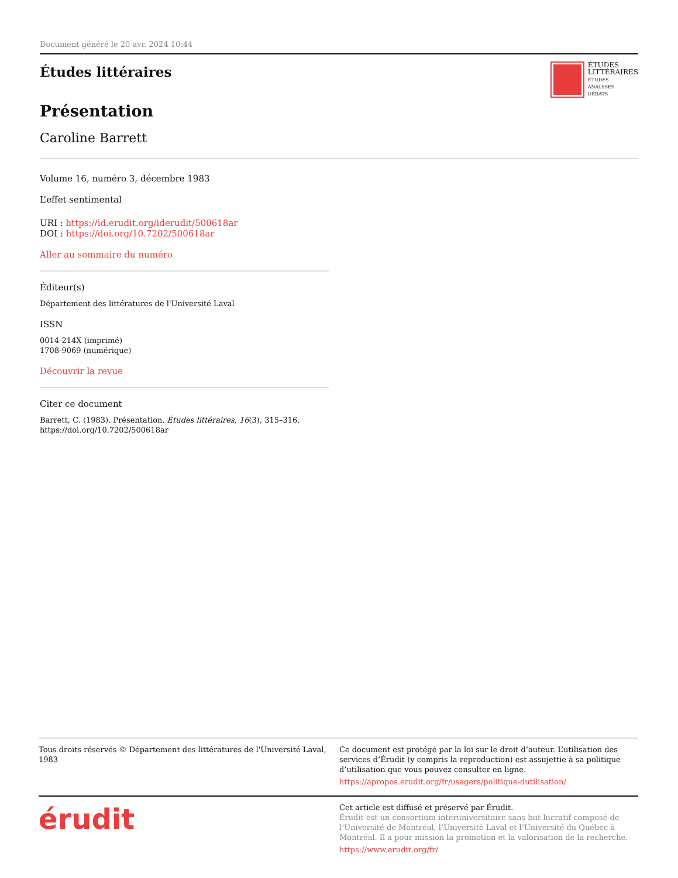Document généré le 20 avr. 2024 10:44
Études littéraires
Présentation
Caroline Barrett
ÉTUDES
LITTÉRAIRES
ÉTUDES
ANALYSES
DÉBATS
Volume 16, numéro 3, décembre 1983
L’effet sentimental
URI : https://id.erudit.org/iderudit/500618ar
DOI : https://doi.org/10.7202/500618ar
Aller au sommaire du numéro
Éditeur(s)
Département des littératures de l'Université Laval
ISSN
0014-214X (imprimé)
1708-9069 (numérique)
Découvrir la revue
Citer ce document
Barrett, C. (1983). Présentation. Études littéraires, 16(3), 315–316. https://doi.org/10.7202/500618ar
Tous droits réservés © Département des littératures de l'Université Laval, 1983
Ce document est protégé par la loi sur le droit d’auteur. L’utilisation des services d’Érudit (y compris la reproduction) est assujettie à sa politique d’utilisation que vous pouvez consulter en ligne.
https://apropos.erudit.org/fr/usagers/politique-dutilisation/
érudit
Cet article est diffusé et préservé par Érudit.
Érudit est un consortium interuniversitaire sans but lucratif composé de l’Université de Montréal, l’Université Laval et l’Université du Québec à Montréal. Il a pour mission la promotion et la valorisation de la recherche.
https://www.erudit.org/fr/